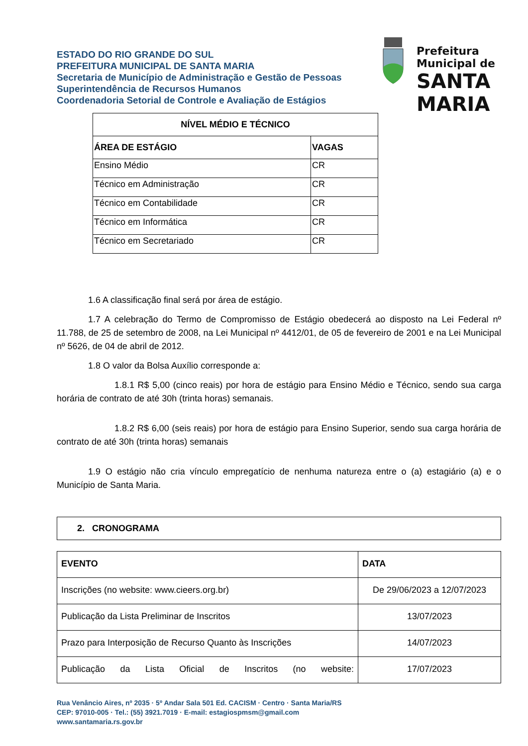ESTADO DO RIO GRANDE DO SUL
PREFEITURA MUNICIPAL DE SANTA MARIA
Secretaria de Município de Administração e Gestão de Pessoas
Superintendência de Recursos Humanos
Coordenadoria Setorial de Controle e Avaliação de Estágios
Prefeitura Municipal de
SANTA MARIA
| NÍVEL MÉDIO E TÉCNICO | |
| --- | --- |
| ÁREA DE ESTÁGIO | VAGAS |
| Ensino Médio | CR |
| Técnico em Administração | CR |
| Técnico em Contabilidade | CR |
| Técnico em Informática | CR |
| Técnico em Secretariado | CR |
1.6 A classificação final será por área de estágio.
1.7 A celebração do Termo de Compromisso de Estágio obedecerá ao disposto na Lei Federal nº 11.788, de 25 de setembro de 2008, na Lei Municipal nº 4412/01, de 05 de fevereiro de 2001 e na Lei Municipal nº 5626, de 04 de abril de 2012.
1.8 O valor da Bolsa Auxílio corresponde a:
1.8.1 R$ 5,00 (cinco reais) por hora de estágio para Ensino Médio e Técnico, sendo sua carga horária de contrato de até 30h (trinta horas) semanais.
1.8.2 R$ 6,00 (seis reais) por hora de estágio para Ensino Superior, sendo sua carga horária de contrato de até 30h (trinta horas) semanais
1.9 O estágio não cria vínculo empregatício de nenhuma natureza entre o (a) estagiário (a) e o Município de Santa Maria.
2. CRONOGRAMA
| EVENTO | DATA |
| --- | --- |
| Inscrições (no website: www.cieers.org.br) | De 29/06/2023 a 12/07/2023 |
| Publicação da Lista Preliminar de Inscritos | 13/07/2023 |
| Prazo para Interposição de Recurso Quanto às Inscrições | 14/07/2023 |
| Publicação da Lista Oficial de Inscritos (no website: | 17/07/2023 |
Rua Venâncio Aires, nº 2035 · 5º Andar Sala 501 Ed. CACISM · Centro · Santa Maria/RS
CEP: 97010-005 · Tel.: (55) 3921.7019 · E-mail: estagiospmsm@gmail.com
www.santamaria.rs.gov.br